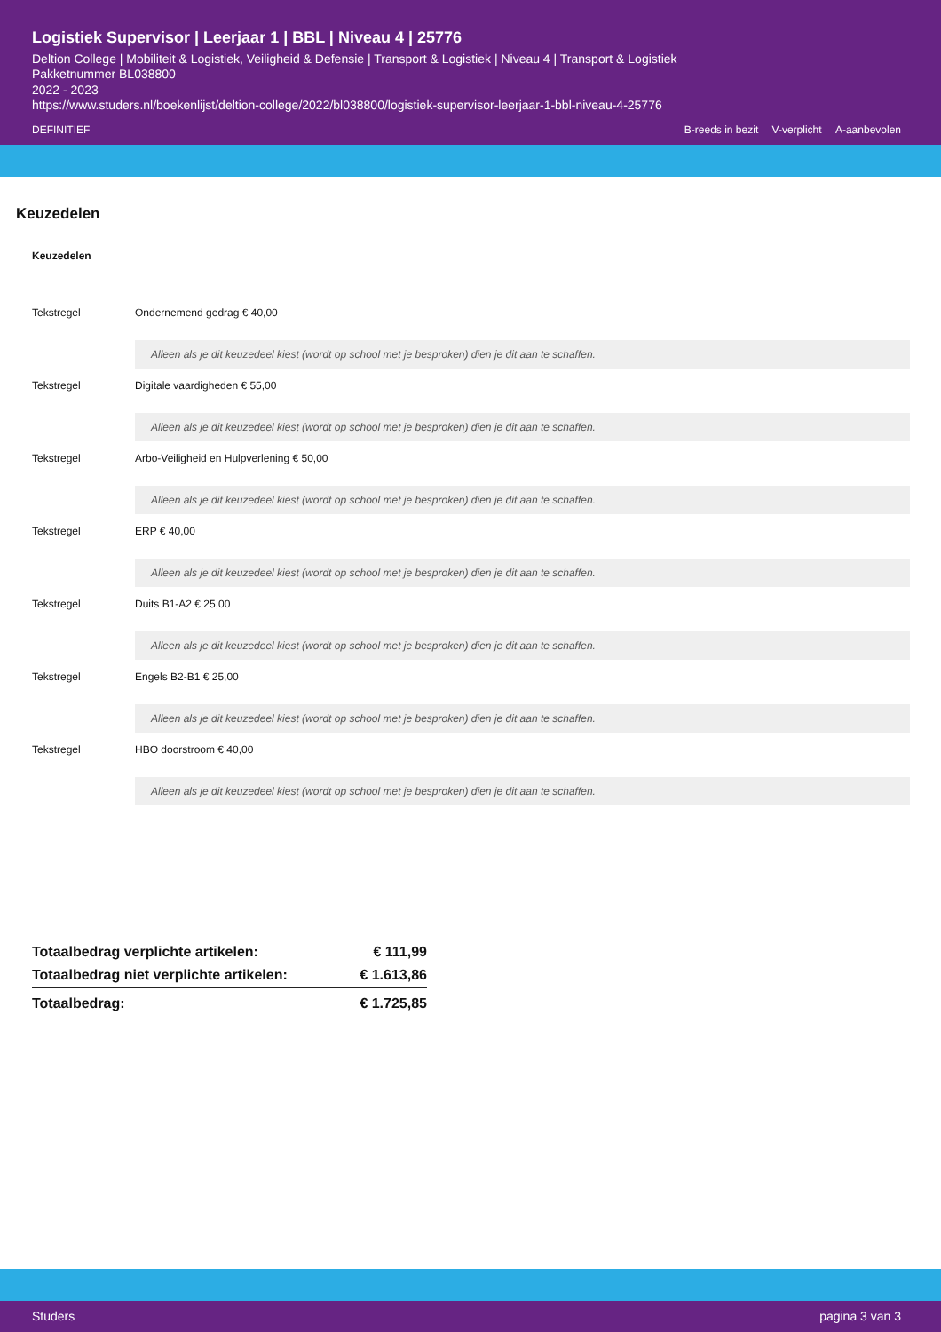Logistiek Supervisor | Leerjaar 1 | BBL | Niveau 4 | 25776
Deltion College | Mobiliteit & Logistiek, Veiligheid & Defensie | Transport & Logistiek | Niveau 4 | Transport & Logistiek
Pakketnummer BL038800
2022 - 2023
https://www.studers.nl/boekenlijst/deltion-college/2022/bl038800/logistiek-supervisor-leerjaar-1-bbl-niveau-4-25776
DEFINITIEF B-reeds in bezit V-verplicht A-aanbevolen
Keuzedelen
Keuzedelen
| Tekstregel | Ondernemend gedrag € 40,00 Alleen als je dit keuzedeel kiest (wordt op school met je besproken) dien je dit aan te schaffen. |
| Tekstregel | Digitale vaardigheden € 55,00 Alleen als je dit keuzedeel kiest (wordt op school met je besproken) dien je dit aan te schaffen. |
| Tekstregel | Arbo-Veiligheid en Hulpverlening € 50,00 Alleen als je dit keuzedeel kiest (wordt op school met je besproken) dien je dit aan te schaffen. |
| Tekstregel | ERP € 40,00 Alleen als je dit keuzedeel kiest (wordt op school met je besproken) dien je dit aan te schaffen. |
| Tekstregel | Duits B1-A2 € 25,00 Alleen als je dit keuzedeel kiest (wordt op school met je besproken) dien je dit aan te schaffen. |
| Tekstregel | Engels B2-B1 € 25,00 Alleen als je dit keuzedeel kiest (wordt op school met je besproken) dien je dit aan te schaffen. |
| Tekstregel | HBO doorstroom € 40,00 Alleen als je dit keuzedeel kiest (wordt op school met je besproken) dien je dit aan te schaffen. |
| Totaalbedrag verplichte artikelen: | € 111,99 |
| Totaalbedrag niet verplichte artikelen: | € 1.613,86 |
| Totaalbedrag: | € 1.725,85 |
Studers pagina 3 van 3